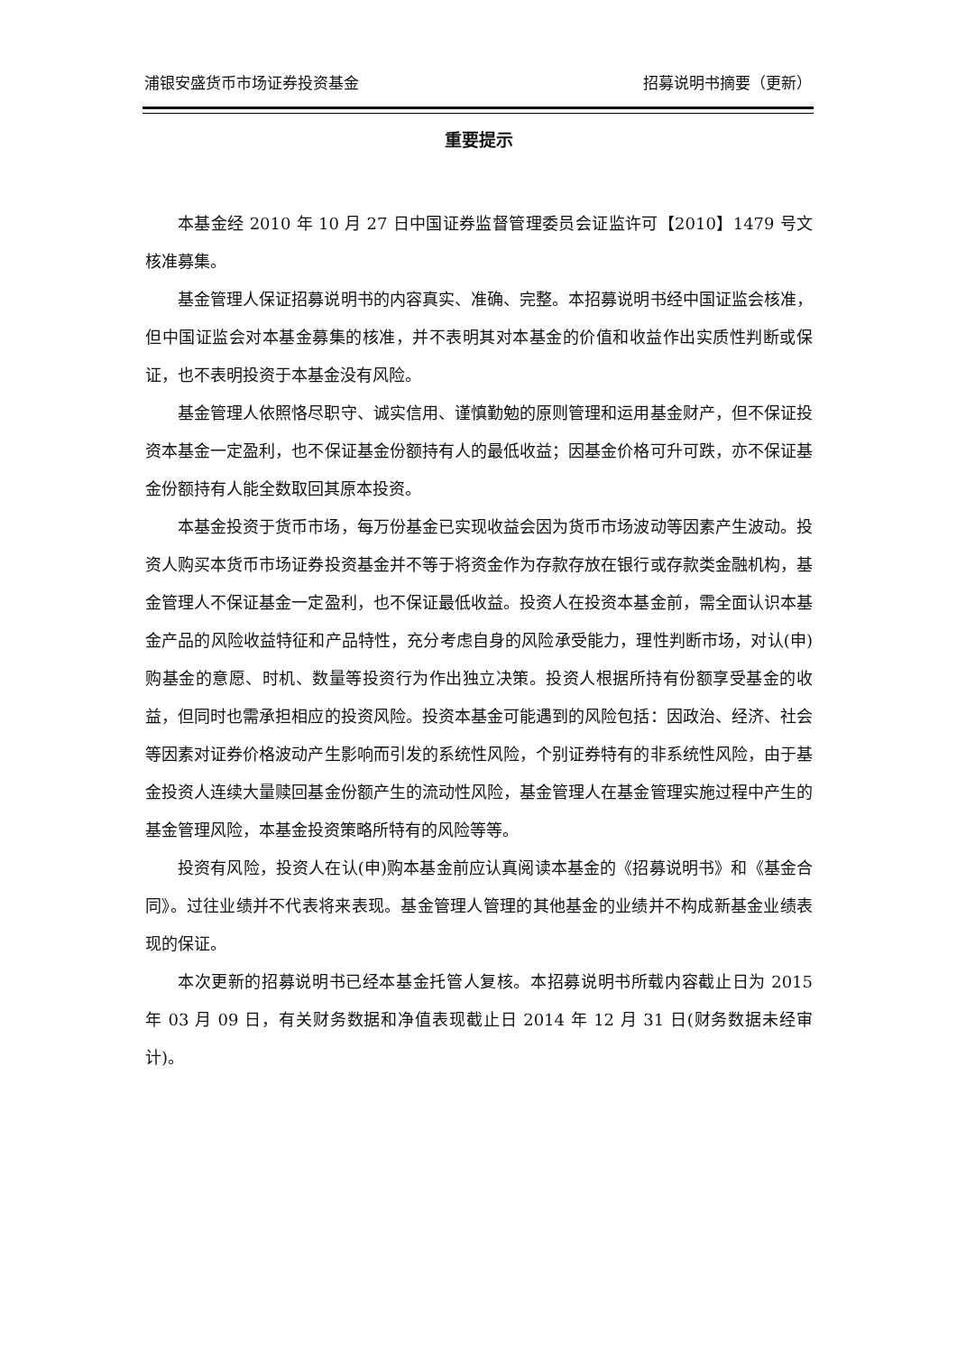浦银安盛货币市场证券投资基金 招募说明书摘要（更新）
重要提示
本基金经 2010 年 10 月 27 日中国证券监督管理委员会证监许可【2010】1479 号文核准募集。
基金管理人保证招募说明书的内容真实、准确、完整。本招募说明书经中国证监会核准，但中国证监会对本基金募集的核准，并不表明其对本基金的价值和收益作出实质性判断或保证，也不表明投资于本基金没有风险。
基金管理人依照恪尽职守、诚实信用、谨慎勤勉的原则管理和运用基金财产，但不保证投资本基金一定盈利，也不保证基金份额持有人的最低收益；因基金价格可升可跌，亦不保证基金份额持有人能全数取回其原本投资。
本基金投资于货币市场，每万份基金已实现收益会因为货币市场波动等因素产生波动。投资人购买本货币市场证券投资基金并不等于将资金作为存款存放在银行或存款类金融机构，基金管理人不保证基金一定盈利，也不保证最低收益。投资人在投资本基金前，需全面认识本基金产品的风险收益特征和产品特性，充分考虑自身的风险承受能力，理性判断市场，对认(申)购基金的意愿、时机、数量等投资行为作出独立决策。投资人根据所持有份额享受基金的收益，但同时也需承担相应的投资风险。投资本基金可能遇到的风险包括：因政治、经济、社会等因素对证券价格波动产生影响而引发的系统性风险，个别证券特有的非系统性风险，由于基金投资人连续大量赎回基金份额产生的流动性风险，基金管理人在基金管理实施过程中产生的基金管理风险，本基金投资策略所特有的风险等等。
投资有风险，投资人在认(申)购本基金前应认真阅读本基金的《招募说明书》和《基金合同》。过往业绩并不代表将来表现。基金管理人管理的其他基金的业绩并不构成新基金业绩表现的保证。
本次更新的招募说明书已经本基金托管人复核。本招募说明书所载内容截止日为 2015 年 03 月 09 日，有关财务数据和净值表现截止日 2014 年 12 月 31 日(财务数据未经审计)。